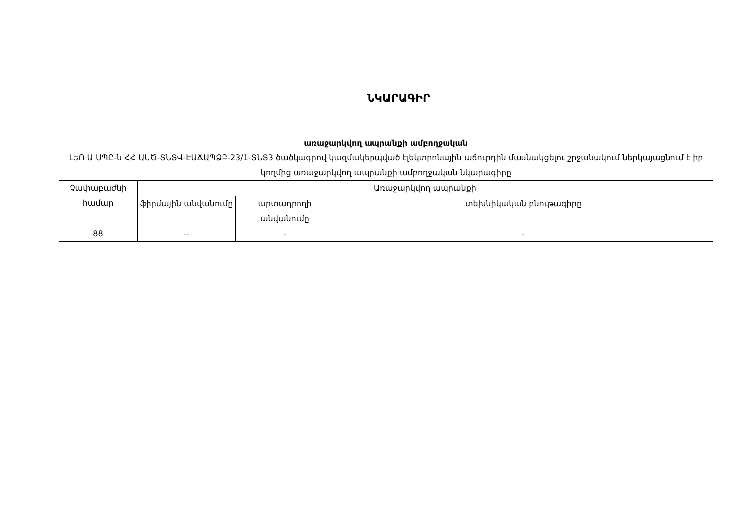ՆԿԱՐԱԳԻՐ
առաջարկվող ապրանքի ամբողջական
ԼԵՈ Ա ՍՊԸ-ն ՀՀ ԱԱԾ-ՏՆՏՎ-ԷԱՃԱՊՁԲ-23/1-ՏՆՏ3 ծածկագրով կազմակերպված էլեկտրոնային աճուրդին մասնակցելու շրջանակում ներկայացնում է իր կողմից առաջարկվող ապրանքի ամբողջական նկարագիրը
| Չափաբաժնի համար | Առաջարկվող ապրանքի | | |
| --- | --- | --- | --- |
| | ֆիրմային անվանումը | արտադրողի անվանումը | տեխնիկական բնութագիրը |
| 88 | -- | - | - |